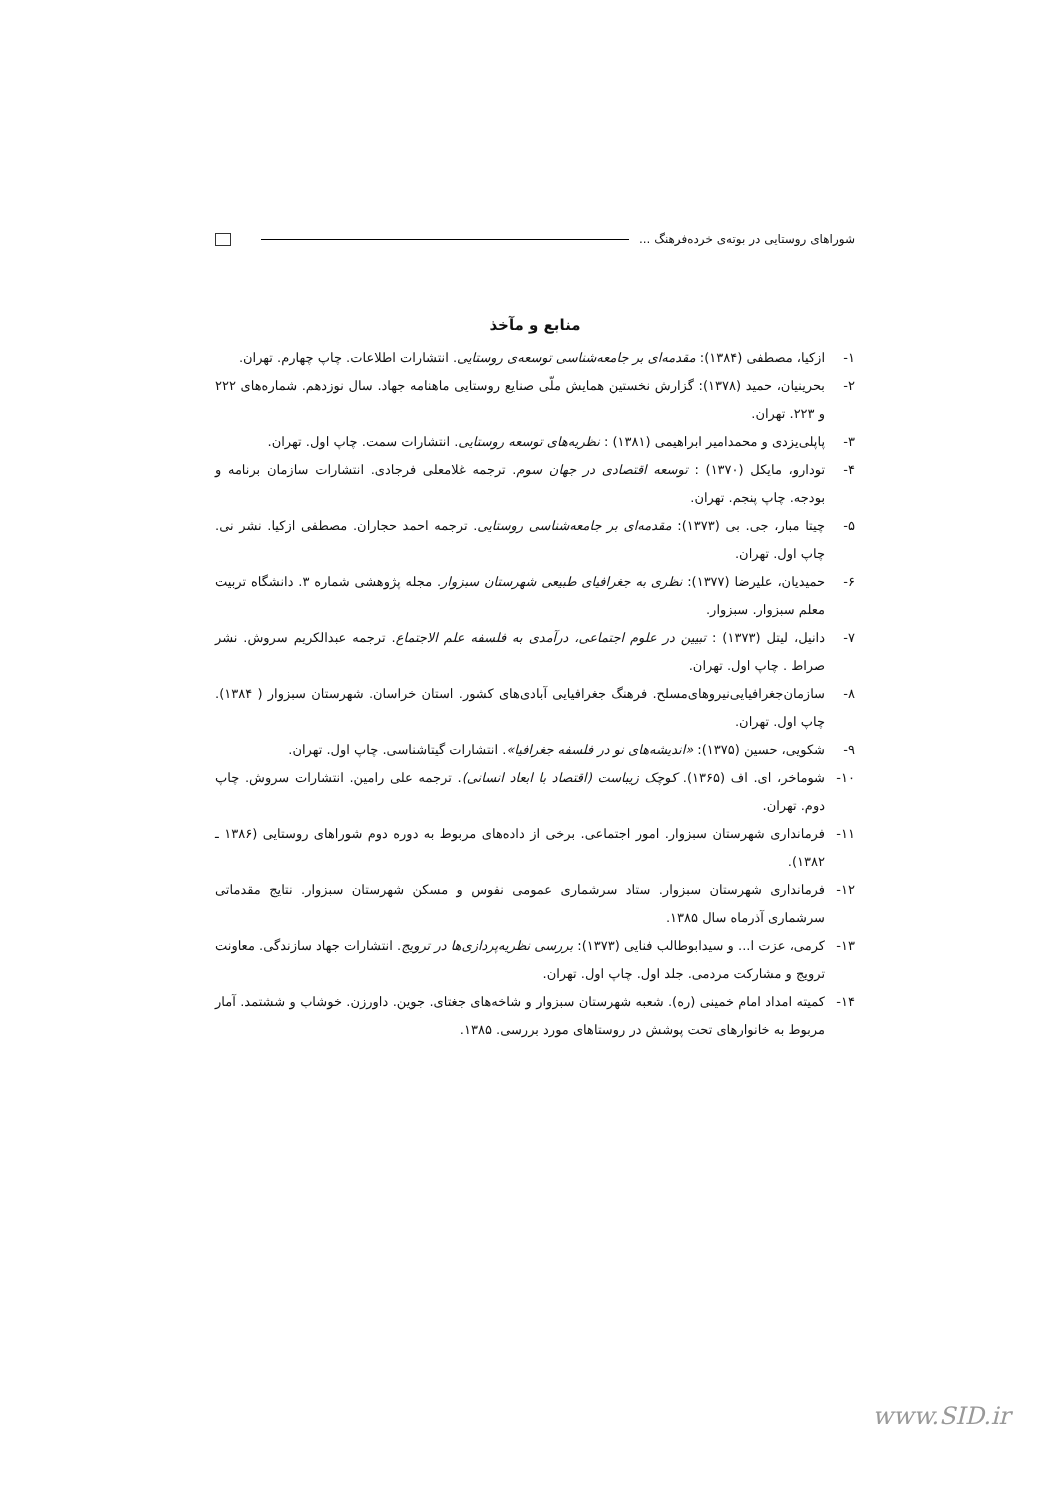شوراهای روستایی در بوته‌ی خرده‌فرهنگ ...
منابع و مآخذ
۱- ازکیا، مصطفی (۱۳۸۴): مقدمه‌ای بر جامعه‌شناسی توسعه‌ی روستایی. انتشارات اطلاعات. چاپ چهارم. تهران.
۲- بحرینیان، حمید (۱۳۷۸): گزارش نخستین همایش ملّی صنایع روستایی ماهنامه جهاد. سال نوزدهم. شماره‌های ۲۲۲ و ۲۲۳. تهران.
۳- پاپلی‌یزدی و محمدامیر ابراهیمی (۱۳۸۱) : نظریه‌های توسعه روستایی. انتشارات سمت. چاپ اول. تهران.
۴- تودارو، مایکل (۱۳۷۰) : توسعه اقتصادی در جهان سوم. ترجمه غلامعلی فرجادی. انتشارات سازمان برنامه و بودجه. چاپ پنجم. تهران.
۵- چیتا مبار، جی. بی (۱۳۷۳): مقدمه‌ای بر جامعه‌شناسی روستایی. ترجمه احمد حجاران. مصطفی ازکیا. نشر نی. چاپ اول. تهران.
۶- حمیدیان، علیرضا (۱۳۷۷): نظری به جغرافیای طبیعی شهرستان سبزوار. مجله پژوهشی شماره ۳. دانشگاه تربیت معلم سبزوار. سبزوار.
۷- دانیل، لیتل (۱۳۷۳) : تبیین در علوم اجتماعی، درآمدی به فلسفه علم الاجتماع. ترجمه عبدالکریم سروش. نشر صراط . چاپ اول. تهران.
۸- سازمان‌جغرافیایی‌نیروهای‌مسلح. فرهنگ جغرافیایی آبادی‌های کشور. استان خراسان. شهرستان سبزوار ( ۱۳۸۴). چاپ اول. تهران.
۹- شکویی، حسین (۱۳۷۵): «اندیشه‌های نو در فلسفه جغرافیا». انتشارات گیتاشناسی. چاپ اول. تهران.
۱۰- شوماخر، ای. اف (۱۳۶۵). کوچک زیباست (اقتصاد با ابعاد انسانی). ترجمه علی رامین. انتشارات سروش. چاپ دوم. تهران.
۱۱- فرمانداری شهرستان سبزوار. امور اجتماعی. برخی از داده‌های مربوط به دوره دوم شوراهای روستایی (۱۳۸۶ ـ ۱۳۸۲).
۱۲- فرمانداری شهرستان سبزوار. ستاد سرشماری عمومی نفوس و مسکن شهرستان سبزوار. نتایج مقدماتی سرشماری آذرماه سال ۱۳۸۵.
۱۳- کرمی، عزت ا... و سیدابوطالب فنایی (۱۳۷۳): بررسی نظریه‌پردازی‌ها در ترویج. انتشارات جهاد سازندگی. معاونت ترویج و مشارکت مردمی. جلد اول. چاپ اول. تهران.
۱۴- کمیته امداد امام خمینی (ره). شعبه شهرستان سبزوار و شاخه‌های جغتای. جوین. داورزن. خوشاب و ششتمد. آمار مربوط به خانوارهای تحت پوشش در روستاهای مورد بررسی. ۱۳۸۵.
www.SID.ir